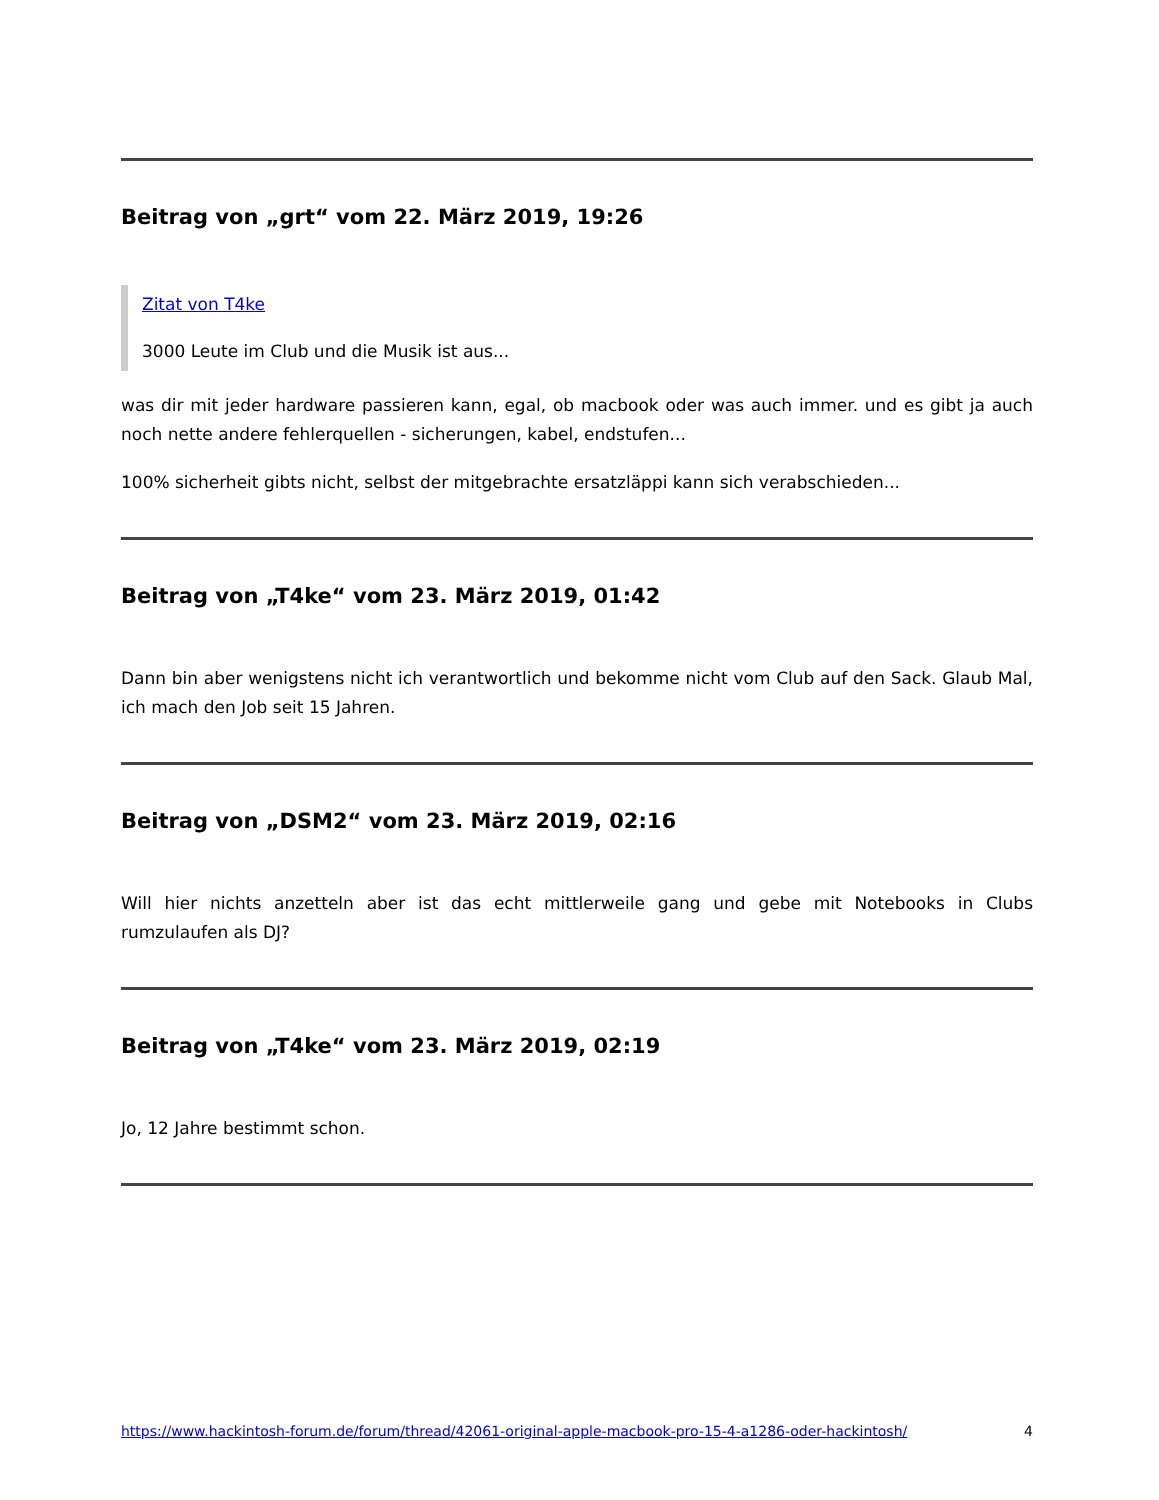Beitrag von „grt“ vom 22. März 2019, 19:26
Zitat von T4ke
3000 Leute im Club und die Musik ist aus...
was dir mit jeder hardware passieren kann, egal, ob macbook oder was auch immer. und es gibt ja auch noch nette andere fehlerquellen - sicherungen, kabel, endstufen...
100% sicherheit gibts nicht, selbst der mitgebrachte ersatzläppi kann sich verabschieden...
Beitrag von „T4ke“ vom 23. März 2019, 01:42
Dann bin aber wenigstens nicht ich verantwortlich und bekomme nicht vom Club auf den Sack. Glaub Mal, ich mach den Job seit 15 Jahren.
Beitrag von „DSM2“ vom 23. März 2019, 02:16
Will hier nichts anzetteln aber ist das echt mittlerweile gang und gebe mit Notebooks in Clubs rumzulaufen als DJ?
Beitrag von „T4ke“ vom 23. März 2019, 02:19
Jo, 12 Jahre bestimmt schon.
https://www.hackintosh-forum.de/forum/thread/42061-original-apple-macbook-pro-15-4-a1286-oder-hackintosh/ 4